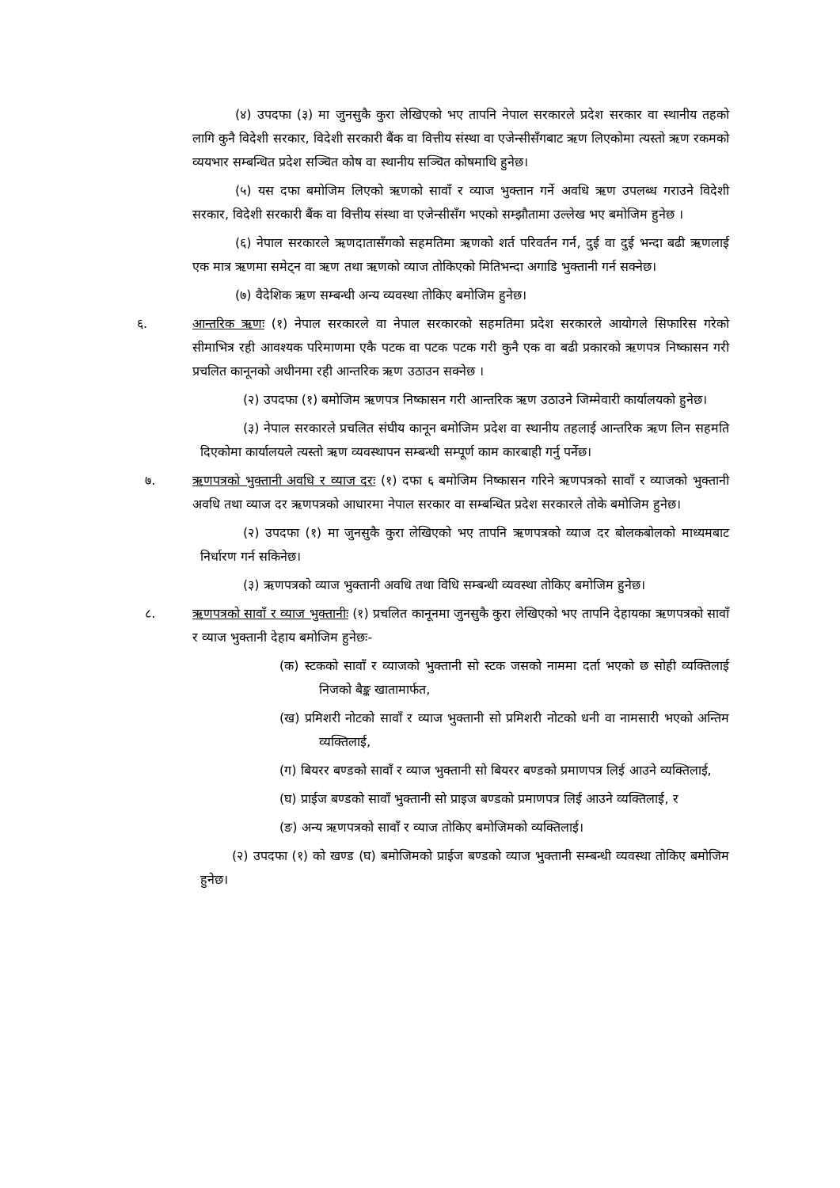(४) उपदफा (३) मा जुनसुकै कुरा लेखिएको भए तापनि नेपाल सरकारले प्रदेश सरकार वा स्थानीय तहको लागि कुनै विदेशी सरकार, विदेशी सरकारी बैंक वा वित्तीय संस्था वा एजेन्सीसँगबाट ऋण लिएकोमा त्यस्तो ऋण रकमको व्ययभार सम्बन्धित प्रदेश सञ्चित कोष वा स्थानीय सञ्चित कोषमाथि हुनेछ।
(५) यस दफा बमोजिम लिएको ऋणको सावाँ र व्याज भुक्तान गर्ने अवधि ऋण उपलब्ध गराउने विदेशी सरकार, विदेशी सरकारी बैंक वा वित्तीय संस्था वा एजेन्सीसँग भएको सम्झौतामा उल्लेख भए बमोजिम हुनेछ ।
(६) नेपाल सरकारले ऋणदातासँगको सहमतिमा ऋणको शर्त परिवर्तन गर्न, दुई वा दुई भन्दा बढी ऋणलाई एक मात्र ऋणमा समेट्न वा ऋण तथा ऋणको व्याज तोकिएको मितिभन्दा अगाडि भुक्तानी गर्न सक्नेछ।
(७) वैदेशिक ऋण सम्बन्धी अन्य व्यवस्था तोकिए बमोजिम हुनेछ।
६. आन्तरिक ऋणः (१) नेपाल सरकारले वा नेपाल सरकारको सहमतिमा प्रदेश सरकारले आयोगले सिफारिस गरेको सीमाभित्र रही आवश्यक परिमाणमा एकै पटक वा पटक पटक गरी कुनै एक वा बढी प्रकारको ऋणपत्र निष्कासन गरी प्रचलित कानूनको अधीनमा रही आन्तरिक ऋण उठाउन सक्नेछ ।
(२) उपदफा (१) बमोजिम ऋणपत्र निष्कासन गरी आन्तरिक ऋण उठाउने जिम्मेवारी कार्यालयको हुनेछ।
(३) नेपाल सरकारले प्रचलित संघीय कानून बमोजिम प्रदेश वा स्थानीय तहलाई आन्तरिक ऋण लिन सहमति दिएकोमा कार्यालयले त्यस्तो ऋण व्यवस्थापन सम्बन्धी सम्पूर्ण काम कारबाही गर्नु पर्नेछ।
७. ऋणपत्रको भुक्तानी अवधि र व्याज दरः (१) दफा ६ बमोजिम निष्कासन गरिने ऋणपत्रको सावाँ र व्याजको भुक्तानी अवधि तथा व्याज दर ऋणपत्रको आधारमा नेपाल सरकार वा सम्बन्धित प्रदेश सरकारले तोके बमोजिम हुनेछ।
(२) उपदफा (१) मा जुनसुकै कुरा लेखिएको भए तापनि ऋणपत्रको व्याज दर बोलकबोलको माध्यमबाट निर्धारण गर्न सकिनेछ।
(३) ऋणपत्रको व्याज भुक्तानी अवधि तथा विधि सम्बन्धी व्यवस्था तोकिए बमोजिम हुनेछ।
८. ऋणपत्रको सावाँ र व्याज भुक्तानीः (१) प्रचलित कानूनमा जुनसुकै कुरा लेखिएको भए तापनि देहायका ऋणपत्रको सावाँ र व्याज भुक्तानी देहाय बमोजिम हुनेछः-
(क) स्टकको सावाँ र व्याजको भुक्तानी सो स्टक जसको नाममा दर्ता भएको छ सोही व्यक्तिलाई निजको बैङ्क खातामार्फत,
(ख) प्रमिशरी नोटको सावाँ र व्याज भुक्तानी सो प्रमिशरी नोटको धनी वा नामसारी भएको अन्तिम व्यक्तिलाई,
(ग) बियरर बण्डको सावाँ र व्याज भुक्तानी सो बियरर बण्डको प्रमाणपत्र लिई आउने व्यक्तिलाई,
(घ) प्राईज बण्डको सावाँ भुक्तानी सो प्राइज बण्डको प्रमाणपत्र लिई आउने व्यक्तिलाई, र
(ङ) अन्य ऋणपत्रको सावाँ र व्याज तोकिए बमोजिमको व्यक्तिलाई।
(२) उपदफा (१) को खण्ड (घ) बमोजिमको प्राईज बण्डको व्याज भुक्तानी सम्बन्धी व्यवस्था तोकिए बमोजिम हुनेछ।